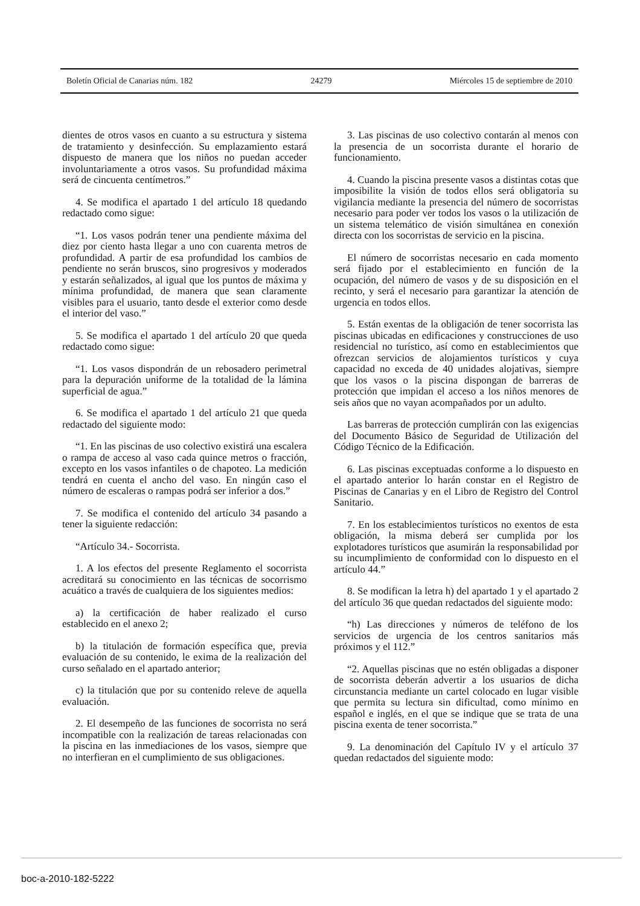Boletín Oficial de Canarias núm. 182 24279 Miércoles 15 de septiembre de 2010
dientes de otros vasos en cuanto a su estructura y sistema de tratamiento y desinfección. Su emplazamiento estará dispuesto de manera que los niños no puedan acceder involuntariamente a otros vasos. Su profundidad máxima será de cincuenta centímetros.”
4. Se modifica el apartado 1 del artículo 18 quedando redactado como sigue:
“1. Los vasos podrán tener una pendiente máxima del diez por ciento hasta llegar a uno con cuarenta metros de profundidad. A partir de esa profundidad los cambios de pendiente no serán bruscos, sino progresivos y moderados y estarán señalizados, al igual que los puntos de máxima y mínima profundidad, de manera que sean claramente visibles para el usuario, tanto desde el exterior como desde el interior del vaso.”
5. Se modifica el apartado 1 del artículo 20 que queda redactado como sigue:
“1. Los vasos dispondrán de un rebosadero perimetral para la depuración uniforme de la totalidad de la lámina superficial de agua.”
6. Se modifica el apartado 1 del artículo 21 que queda redactado del siguiente modo:
“1. En las piscinas de uso colectivo existirá una escalera o rampa de acceso al vaso cada quince metros o fracción, excepto en los vasos infantiles o de chapoteo. La medición tendrá en cuenta el ancho del vaso. En ningún caso el número de escaleras o rampas podrá ser inferior a dos.”
7. Se modifica el contenido del artículo 34 pasando a tener la siguiente redacción:
“Artículo 34.- Socorrista.
1. A los efectos del presente Reglamento el socorrista acreditará su conocimiento en las técnicas de socorrismo acuático a través de cualquiera de los siguientes medios:
a) la certificación de haber realizado el curso establecido en el anexo 2;
b) la titulación de formación específica que, previa evaluación de su contenido, le exima de la realización del curso señalado en el apartado anterior;
c) la titulación que por su contenido releve de aquella evaluación.
2. El desempeño de las funciones de socorrista no será incompatible con la realización de tareas relacionadas con la piscina en las inmediaciones de los vasos, siempre que no interfieran en el cumplimiento de sus obligaciones.
3. Las piscinas de uso colectivo contarán al menos con la presencia de un socorrista durante el horario de funcionamiento.
4. Cuando la piscina presente vasos a distintas cotas que imposibilite la visión de todos ellos será obligatoria su vigilancia mediante la presencia del número de socorristas necesario para poder ver todos los vasos o la utilización de un sistema telemático de visión simultánea en conexión directa con los socorristas de servicio en la piscina.
El número de socorristas necesario en cada momento será fijado por el establecimiento en función de la ocupación, del número de vasos y de su disposición en el recinto, y será el necesario para garantizar la atención de urgencia en todos ellos.
5. Están exentas de la obligación de tener socorrista las piscinas ubicadas en edificaciones y construcciones de uso residencial no turístico, así como en establecimientos que ofrezcan servicios de alojamientos turísticos y cuya capacidad no exceda de 40 unidades alojativas, siempre que los vasos o la piscina dispongan de barreras de protección que impidan el acceso a los niños menores de seis años que no vayan acompañados por un adulto.
Las barreras de protección cumplirán con las exigencias del Documento Básico de Seguridad de Utilización del Código Técnico de la Edificación.
6. Las piscinas exceptuadas conforme a lo dispuesto en el apartado anterior lo harán constar en el Registro de Piscinas de Canarias y en el Libro de Registro del Control Sanitario.
7. En los establecimientos turísticos no exentos de esta obligación, la misma deberá ser cumplida por los explotadores turísticos que asumirán la responsabilidad por su incumplimiento de conformidad con lo dispuesto en el artículo 44.”
8. Se modifican la letra h) del apartado 1 y el apartado 2 del artículo 36 que quedan redactados del siguiente modo:
“h) Las direcciones y números de teléfono de los servicios de urgencia de los centros sanitarios más próximos y el 112.”
“2. Aquellas piscinas que no estén obligadas a disponer de socorrista deberán advertir a los usuarios de dicha circunstancia mediante un cartel colocado en lugar visible que permita su lectura sin dificultad, como mínimo en español e inglés, en el que se indique que se trata de una piscina exenta de tener socorrista.”
9. La denominación del Capítulo IV y el artículo 37 quedan redactados del siguiente modo:
boc-a-2010-182-5222